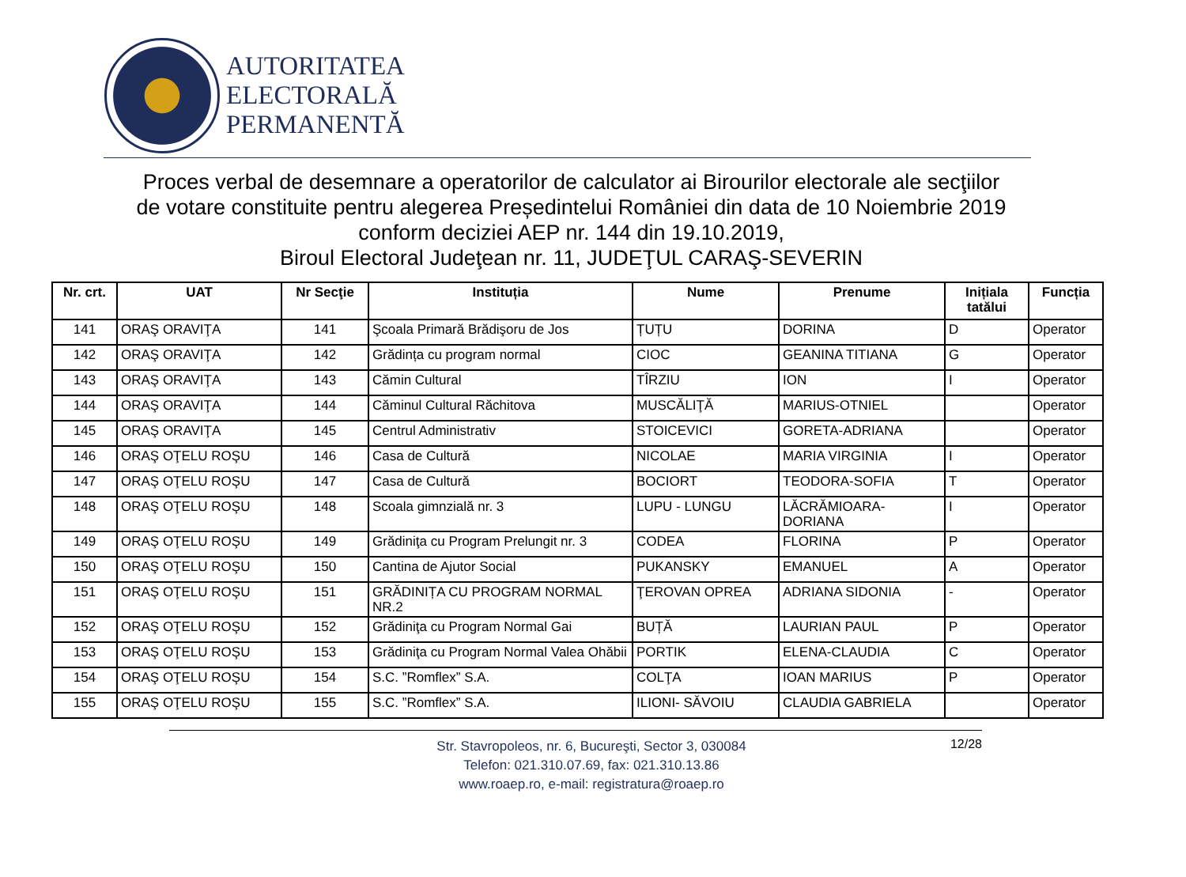AUTORITATEA
ELECTORALĂ
PERMANENTĂ
Proces verbal de desemnare a operatorilor de calculator ai Birourilor electorale ale secţiilor
de votare constituite pentru alegerea Președintelui României din data de 10 Noiembrie 2019
conform deciziei AEP nr. 144 din 19.10.2019,
Biroul Electoral Judeţean nr. 11, JUDEŢUL CARAŞ-SEVERIN
| Nr. crt. | UAT | Nr Secţie | Instituția | Nume | Prenume | Inițiala tatălui | Funcția |
| --- | --- | --- | --- | --- | --- | --- | --- |
| 141 | ORAŞ ORAVIŢA | 141 | Şcoala Primară Brădişoru de Jos | ȚUȚU | DORINA | D | Operator |
| 142 | ORAŞ ORAVIŢA | 142 | Grădința cu program normal | CIOC | GEANINA TITIANA | G | Operator |
| 143 | ORAŞ ORAVIŢA | 143 | Cămin Cultural | TÎRZIU | ION | I | Operator |
| 144 | ORAŞ ORAVIŢA | 144 | Căminul Cultural Răchitova | MUSCĂLIŢĂ | MARIUS-OTNIEL | | Operator |
| 145 | ORAŞ ORAVIŢA | 145 | Centrul Administrativ | STOICEVICI | GORETA-ADRIANA | | Operator |
| 146 | ORAŞ OŢELU ROŞU | 146 | Casa de Cultură | NICOLAE | MARIA VIRGINIA | I | Operator |
| 147 | ORAŞ OŢELU ROŞU | 147 | Casa de Cultură | BOCIORT | TEODORA-SOFIA | T | Operator |
| 148 | ORAŞ OŢELU ROŞU | 148 | Scoala gimnzială nr. 3 | LUPU - LUNGU | LĂCRĂMIOARA-DORIANA | I | Operator |
| 149 | ORAŞ OŢELU ROŞU | 149 | Grădiniţa cu Program Prelungit nr. 3 | CODEA | FLORINA | P | Operator |
| 150 | ORAŞ OŢELU ROŞU | 150 | Cantina de Ajutor Social | PUKANSKY | EMANUEL | A | Operator |
| 151 | ORAŞ OŢELU ROŞU | 151 | GRĂDINIȚA CU PROGRAM NORMAL NR.2 | ŢEROVAN OPREA | ADRIANA SIDONIA | - | Operator |
| 152 | ORAŞ OŢELU ROŞU | 152 | Grădiniţa cu Program Normal Gai | BUȚĂ | LAURIAN PAUL | P | Operator |
| 153 | ORAŞ OŢELU ROŞU | 153 | Grădiniţa cu Program Normal Valea Ohăbii | PORTIK | ELENA-CLAUDIA | C | Operator |
| 154 | ORAŞ OŢELU ROŞU | 154 | S.C. ”Romflex” S.A. | COLŢA | IOAN MARIUS | P | Operator |
| 155 | ORAŞ OŢELU ROŞU | 155 | S.C. ”Romflex” S.A. | ILIONI- SĂVOIU | CLAUDIA GABRIELA | | Operator |
Str. Stavropoleos, nr. 6, Bucureşti, Sector 3, 030084
Telefon: 021.310.07.69, fax: 021.310.13.86
www.roaep.ro, e-mail: registratura@roaep.ro
12/28